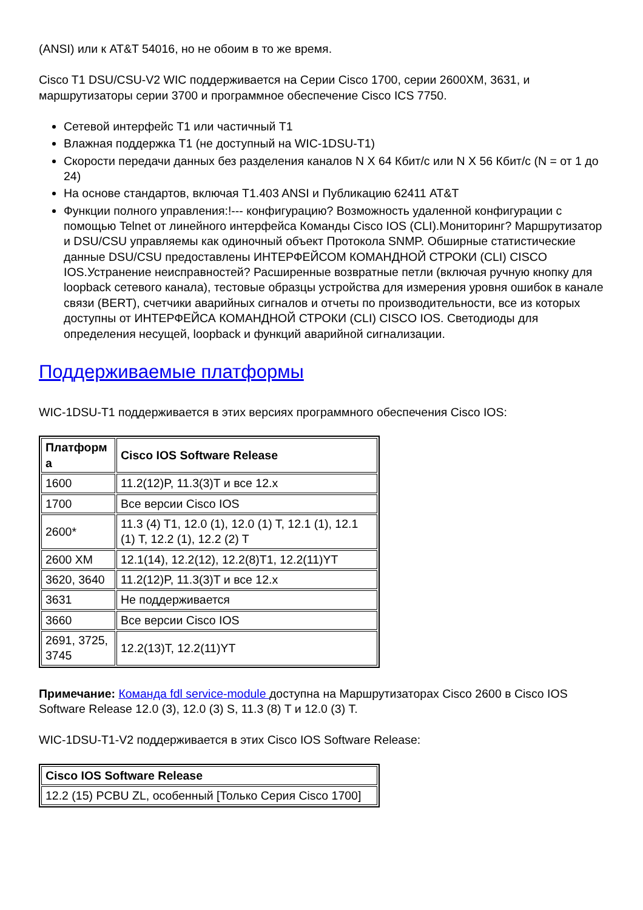(ANSI) или к AT&T 54016, но не обоим в то же время.
Cisco T1 DSU/CSU-V2 WIC поддерживается на Серии Cisco 1700, серии 2600XM, 3631, и маршрутизаторы серии 3700 и программное обеспечение Cisco ICS 7750.
Сетевой интерфейс T1 или частичный T1
Влажная поддержка T1 (не доступный на WIC-1DSU-T1)
Скорости передачи данных без разделения каналов N X 64 Кбит/с или N X 56 Кбит/с (N = от 1 до 24)
На основе стандартов, включая T1.403 ANSI и Публикацию 62411 AT&T
Функции полного управления:!--- конфигурацию? Возможность удаленной конфигурации с помощью Telnet от линейного интерфейса Команды Cisco IOS (CLI).Мониторинг? Маршрутизатор и DSU/CSU управляемы как одиночный объект Протокола SNMP. Обширные статистические данные DSU/CSU предоставлены ИНТЕРФЕЙСОМ КОМАНДНОЙ СТРОКИ (CLI) CISCO IOS.Устранение неисправностей? Расширенные возвратные петли (включая ручную кнопку для loopback сетевого канала), тестовые образцы устройства для измерения уровня ошибок в канале связи (BERT), счетчики аварийных сигналов и отчеты по производительности, все из которых доступны от ИНТЕРФЕЙСА КОМАНДНОЙ СТРОКИ (CLI) CISCO IOS. Светодиоды для определения несущей, loopback и функций аварийной сигнализации.
Поддерживаемые платформы
WIC-1DSU-T1 поддерживается в этих версиях программного обеспечения Cisco IOS:
| Платформ а | Cisco IOS Software Release |
| --- | --- |
| 1600 | 11.2(12)P, 11.3(3)T и все 12.x |
| 1700 | Все версии Cisco IOS |
| 2600* | 11.3 (4) T1, 12.0 (1), 12.0 (1) T, 12.1 (1), 12.1 (1) T, 12.2 (1), 12.2 (2) T |
| 2600 XM | 12.1(14), 12.2(12), 12.2(8)T1, 12.2(11)YT |
| 3620, 3640 | 11.2(12)P, 11.3(3)T и все 12.x |
| 3631 | Не поддерживается |
| 3660 | Все версии Cisco IOS |
| 2691, 3725, 3745 | 12.2(13)T, 12.2(11)YT |
Примечание: Команда fdl service-module доступна на Маршрутизаторах Cisco 2600 в Cisco IOS Software Release 12.0 (3), 12.0 (3) S, 11.3 (8) T и 12.0 (3) T.
WIC-1DSU-T1-V2 поддерживается в этих Cisco IOS Software Release:
| Cisco IOS Software Release |
| --- |
| 12.2 (15) PCBU ZL, особенный [Только Серия Cisco 1700] |